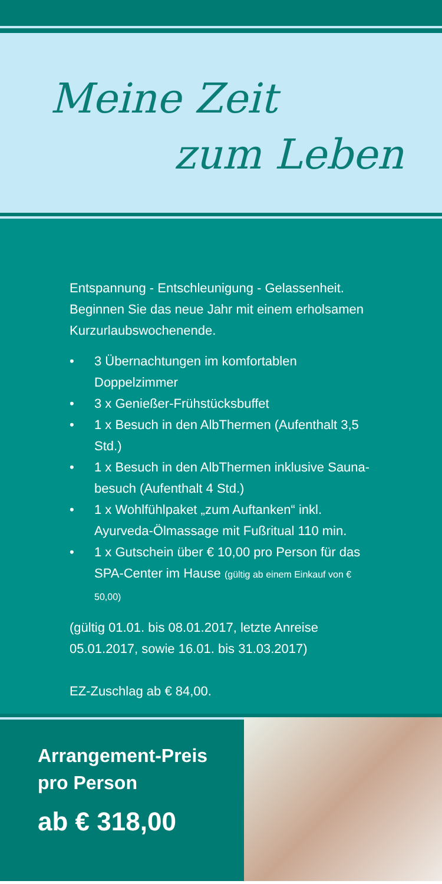Meine Zeit
zum Leben
Entspannung - Entschleunigung - Gelassenheit.
Beginnen Sie das neue Jahr mit einem erholsamen
Kurzurlaubswochenende.
• 3 Übernachtungen im komfortablen Doppelzimmer
• 3 x Genießer-Frühstücksbuffet
• 1 x Besuch in den AlbThermen (Aufenthalt 3,5 Std.)
• 1 x Besuch in den AlbThermen inklusive Sauna-besuch (Aufenthalt 4 Std.)
• 1 x Wohlfühlpaket „zum Auftanken“ inkl. Ayurveda-Ölmassage mit Fußritual 110 min.
• 1 x Gutschein über € 10,00 pro Person für das SPA-Center im Hause (gültig ab einem Einkauf von € 50,00)
(gültig 01.01. bis 08.01.2017, letzte Anreise
05.01.2017, sowie 16.01. bis 31.03.2017)
EZ-Zuschlag ab € 84,00.
Arrangement-Preis
pro Person
ab € 318,00